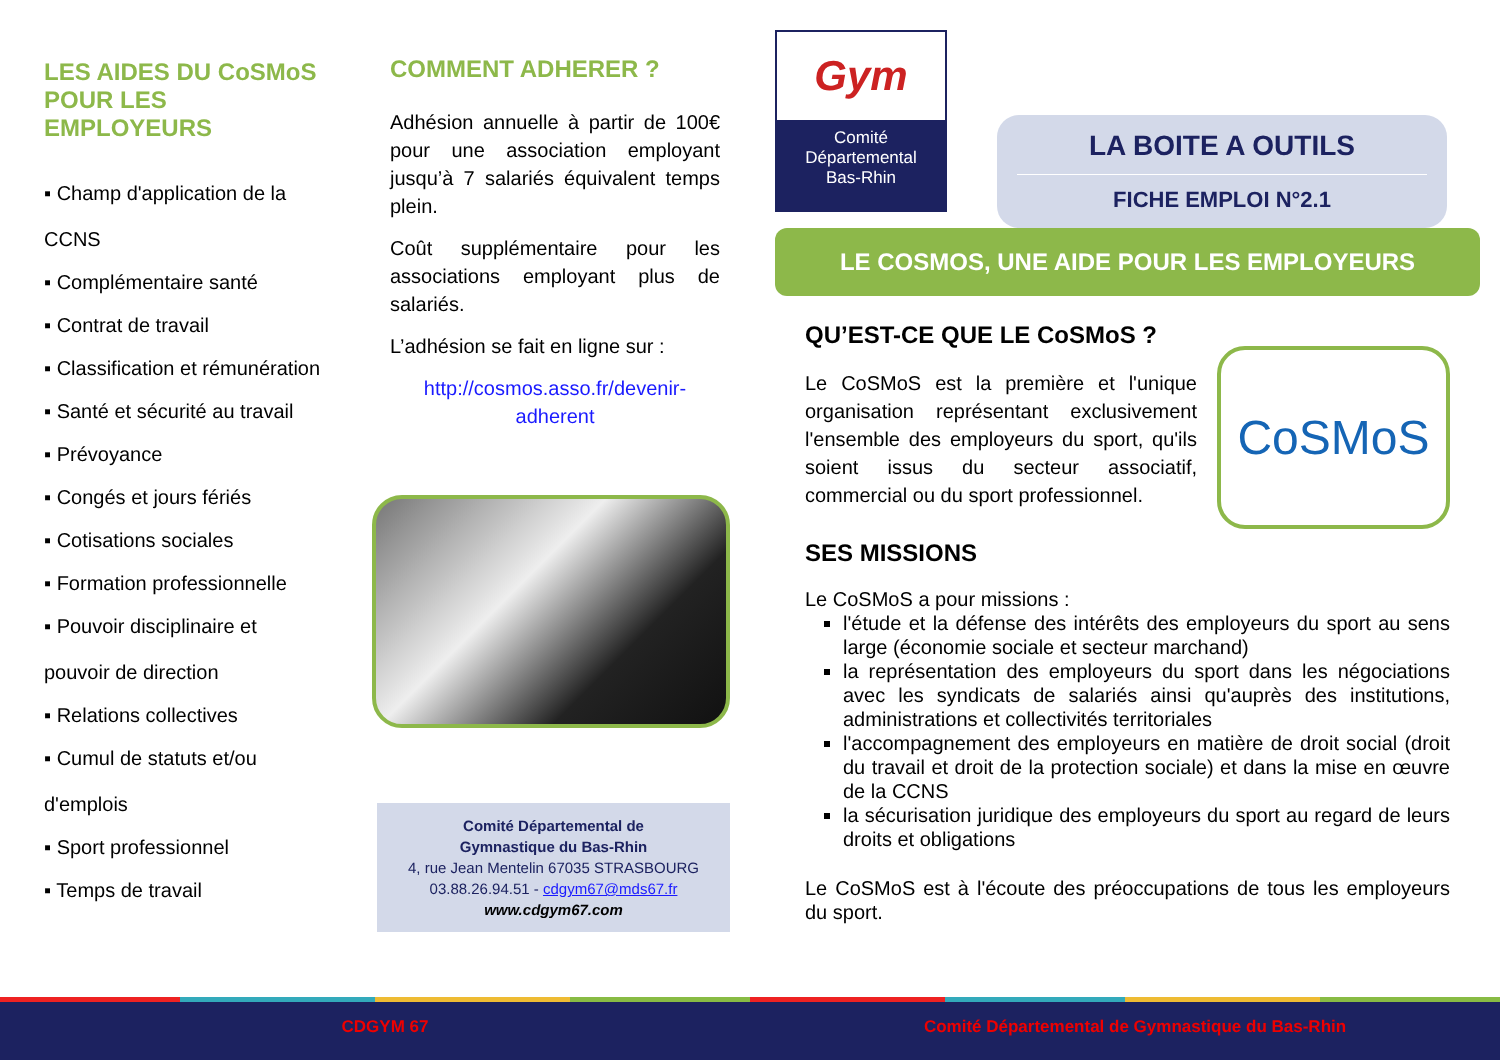LES AIDES DU CoSMoS
POUR LES
EMPLOYEURS
▪ Champ d'application de la
CCNS
▪ Complémentaire santé
▪ Contrat de travail
▪ Classification et rémunération
▪ Santé et sécurité au travail
▪ Prévoyance
▪ Congés et jours fériés
▪ Cotisations sociales
▪ Formation professionnelle
▪ Pouvoir disciplinaire et
pouvoir de direction
▪ Relations collectives
▪ Cumul de statuts et/ou
d'emplois
▪ Sport professionnel
▪ Temps de travail
COMMENT ADHERER ?
Adhésion annuelle à partir de 100€ pour une association employant jusqu’à 7 salariés équivalent temps plein.
Coût supplémentaire pour les associations employant plus de salariés.
L’adhésion se fait en ligne sur :
http://cosmos.asso.fr/devenir-
adherent
Comité Départemental de
Gymnastique du Bas-Rhin
4, rue Jean Mentelin 67035 STRASBOURG
03.88.26.94.51 - cdgym67@mds67.fr
www.cdgym67.com
Gym
Comité
Départemental
Bas-Rhin
LA BOITE A OUTILS
FICHE EMPLOI N°2.1
LE COSMOS, UNE AIDE POUR LES EMPLOYEURS
CoSMoS
QU’EST-CE QUE LE CoSMoS ?
Le CoSMoS est la première et l'unique organisation représentant exclusivement l'ensemble des employeurs du sport, qu'ils soient issus du secteur associatif, commercial ou du sport professionnel.
SES MISSIONS
Le CoSMoS a pour missions :
l'étude et la défense des intérêts des employeurs du sport au sens large (économie sociale et secteur marchand)
la représentation des employeurs du sport dans les négociations avec les syndicats de salariés ainsi qu'auprès des institutions, administrations et collectivités territoriales
l'accompagnement des employeurs en matière de droit social (droit du travail et droit de la protection sociale) et dans la mise en œuvre de la CCNS
la sécurisation juridique des employeurs du sport au regard de leurs droits et obligations
Le CoSMoS est à l'écoute des préoccupations de tous les employeurs du sport.
CDGYM 67 Comité Départemental de Gymnastique du Bas-Rhin